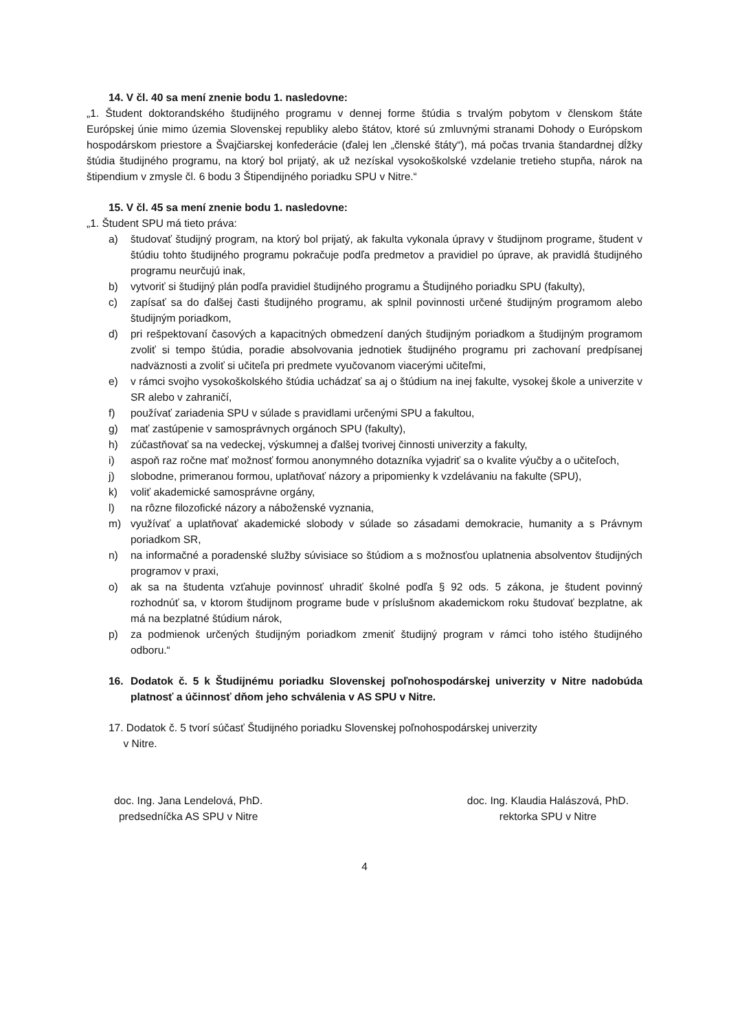14. V čl. 40 sa mení znenie bodu 1. nasledovne:
„1. Študent doktorandského študijného programu v dennej forme štúdia s trvalým pobytom v členskom štáte Európskej únie mimo územia Slovenskej republiky alebo štátov, ktoré sú zmluvnými stranami Dohody o Európskom hospodárskom priestore a Švajčiarskej konfederácie (ďalej len „členské štáty“), má počas trvania štandardnej dĺžky štúdia študijného programu, na ktorý bol prijatý, ak už nezískal vysokoškolské vzdelanie tretieho stupňa, nárok na štipendium v zmysle čl. 6 bodu 3 Štipendijného poriadku SPU v Nitre.“
15. V čl. 45 sa mení znenie bodu 1. nasledovne:
„1. Študent SPU má tieto práva:
a) študovať študijný program, na ktorý bol prijatý, ak fakulta vykonala úpravy v študijnom programe, študent v štúdiu tohto študijného programu pokračuje podľa predmetov a pravidiel po úprave, ak pravidlá študijného programu neurčujú inak,
b) vytvoriť si študijný plán podľa pravidiel študijného programu a Študijného poriadku SPU (fakulty),
c) zapísať sa do ďalšej časti študijného programu, ak splnil povinnosti určené študijným programom alebo študijným poriadkom,
d) pri rešpektovaní časových a kapacitných obmedzení daných študijným poriadkom a študijným programom zvoliť si tempo štúdia, poradie absolvovania jednotiek študijného programu pri zachovaní predpísanej nadväznosti a zvoliť si učiteľa pri predmete vyučovanom viacerými učiteľmi,
e) v rámci svojho vysokoškolského štúdia uchádzať sa aj o štúdium na inej fakulte, vysokej škole a univerzite v SR alebo v zahraničí,
f) používať zariadenia SPU v súlade s pravidlami určenými SPU a fakultou,
g) mať zastúpenie v samosprávnych orgánoch SPU (fakulty),
h) zúčastňovať sa na vedeckej, výskumnej a ďalšej tvorivej činnosti univerzity a fakulty,
i) aspoň raz ročne mať možnosť formou anonymného dotazníka vyjadriť sa o kvalite výučby a o učiteľoch,
j) slobodne, primeranou formou, uplatňovať názory a pripomienky k vzdelávaniu na fakulte (SPU),
k) voliť akademické samosprávne orgány,
l) na rôzne filozofické názory a náboženské vyznania,
m) využívať a uplatňovať akademické slobody v súlade so zásadami demokracie, humanity a s Právnym poriadkom SR,
n) na informačné a poradenské služby súvisiace so štúdiom a s možnosťou uplatnenia absolventov študijných programov v praxi,
o) ak sa na študenta vzťahuje povinnosť uhradiť školné podľa § 92 ods. 5 zákona, je študent povinný rozhodnúť sa, v ktorom študijnom programe bude v príslušnom akademickom roku študovať bezplatne, ak má na bezplatné štúdium nárok,
p) za podmienok určených študijným poriadkom zmeniť študijný program v rámci toho istého študijného odboru.“
16. Dodatok č. 5 k Študijnému poriadku Slovenskej poľnohospodárskej univerzity v Nitre nadobúda platnosť a účinnosť dňom jeho schválenia v AS SPU v Nitre.
17. Dodatok č. 5 tvorí súčasť Študijného poriadku Slovenskej poľnohospodárskej univerzity
v Nitre.
doc. Ing. Jana Lendelová, PhD.
predsedníčka AS SPU v Nitre
doc. Ing. Klaudia Halászová, PhD.
rektorka SPU v Nitre
4